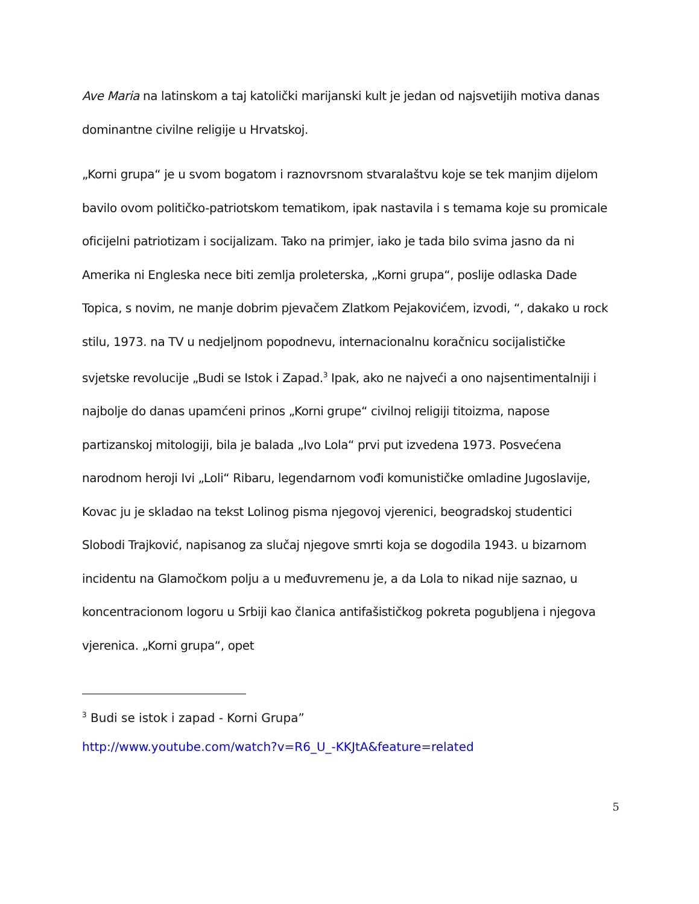Ave Maria na latinskom a taj katolički marijanski kult je jedan od najsvetijih motiva danas dominantne civilne religije u Hrvatskoj.
„Korni grupa“ je u svom bogatom i raznovrsnom stvaralaštvu koje se tek manjim dijelom bavilo ovom političko-patriotskom tematikom, ipak nastavila i s temama koje su promicale oficijelni patriotizam i socijalizam. Tako na primjer, iako je tada bilo svima jasno da ni Amerika ni Engleska nece biti zemlja proleterska, „Korni grupa“, poslije odlaska Dade Topica, s novim, ne manje dobrim pjevačem Zlatkom Pejakovićem, izvodi, “, dakako u rock stilu, 1973. na TV u nedjeljnom popodnevu, internacionalnu koračnicu socijalističke svjetske revolucije „Budi se Istok i Zapad.<sup>3</sup> Ipak, ako ne najveći a ono najsentimentalniji i najbolje do danas upamćeni prinos „Korni grupe“ civilnoj religiji titoizma, napose partizanskoj mitologiji, bila je balada „Ivo Lola“ prvi put izvedena 1973. Posvećena narodnom heroji Ivi „Loli“ Ribaru, legendarnom vođi komunističke omladine Jugoslavije, Kovac ju je skladao na tekst Lolinog pisma njegovoj vjerenici, beogradskoj studentici Slobodi Trajković, napisanog za slučaj njegove smrti koja se dogodila 1943. u bizarnom incidentu na Glamočkom polju a u međuvremenu je, a da Lola to nikad nije saznao, u koncentracionom logoru u Srbiji kao članica antifašističkog pokreta pogubljena i njegova vjerenica. „Korni grupa“, opet
<sup>3</sup> Budi se istok i zapad - Korni Grupa”
http://www.youtube.com/watch?v=R6_U_-KKJtA&feature=related
5